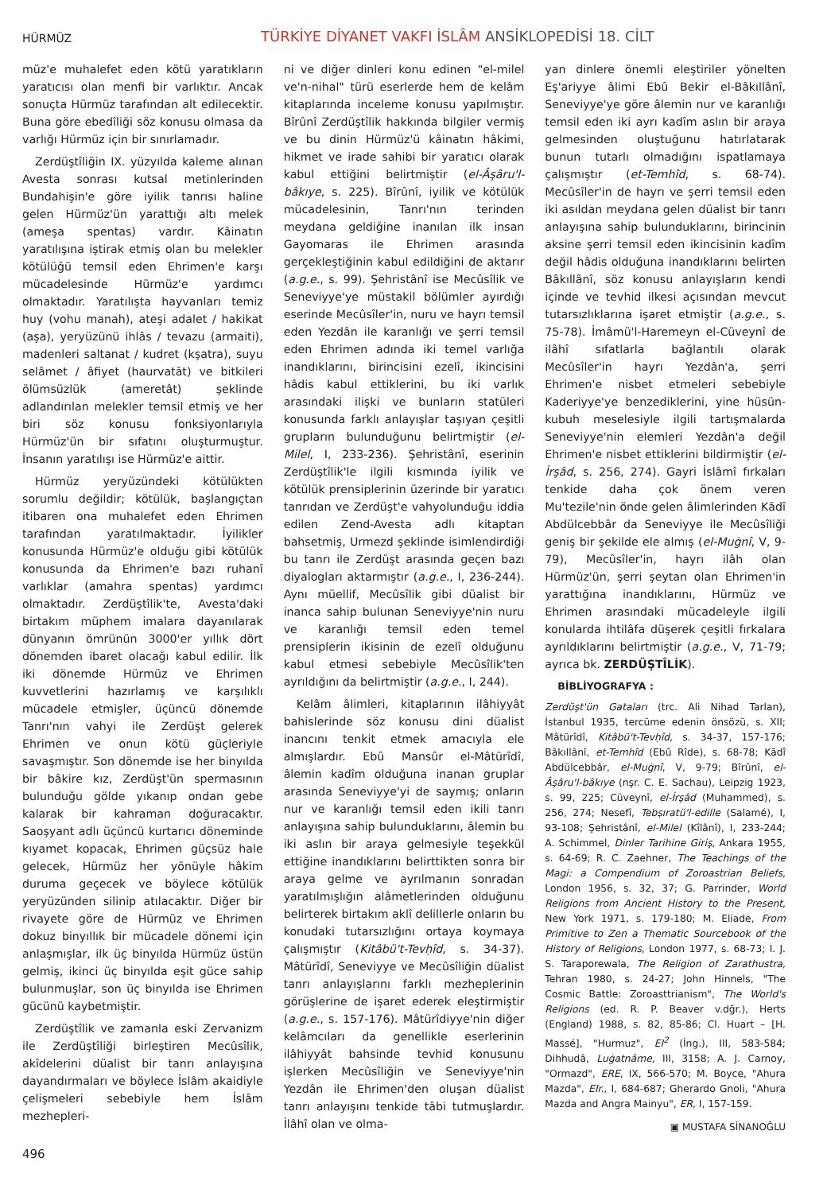HÜRMÜZ
TÜRKİYE DİYANET VAKFI İSLÂM ANSİKLOPEDİSİ 18. CİLT
müz'e muhalefet eden kötü yaratıkların yaratıcısı olan menfi bir varlıktır. Ancak sonuçta Hürmüz tarafından alt edilecektir. Buna göre ebedîliği söz konusu olmasa da varlığı Hürmüz için bir sınırlamadır.
Zerdüştîliğin IX. yüzyılda kaleme alınan Avesta sonrası kutsal metinlerinden Bundahişin'e göre iyilik tanrısı haline gelen Hürmüz'ün yarattığı altı melek (ameşa spentas) vardır. Kâinatın yaratılışına iştirak etmiş olan bu melekler kötülüğü temsil eden Ehrimen'e karşı mücadelesinde Hürmüz'e yardımcı olmaktadır. Yaratılışta hayvanları temiz huy (vohu manah), ateşi adalet / hakikat (aşa), yeryüzünü ihlâs / tevazu (armaiti), madenleri saltanat / kudret (kşatra), suyu selâmet / âfiyet (haurvatāt) ve bitkileri ölümsüzlük (ameretât) şeklinde adlandırılan melekler temsil etmiş ve her biri söz konusu fonksiyonlarıyla Hürmüz'ün bir sıfatını oluşturmuştur. İnsanın yaratılışı ise Hürmüz'e aittir.
Hürmüz yeryüzündeki kötülükten sorumlu değildir; kötülük, başlangıçtan itibaren ona muhalefet eden Ehrimen tarafından yaratılmaktadır. İyilikler konusunda Hürmüz'e olduğu gibi kötülük konusunda da Ehrimen'e bazı ruhanî varlıklar (amahra spentas) yardımcı olmaktadır. Zerdüştîlik'te, Avesta'daki birtakım müphem imalara dayanılarak dünyanın ömrünün 3000'er yıllık dört dönemden ibaret olacağı kabul edilir. İlk iki dönemde Hürmüz ve Ehrimen kuvvetlerini hazırlamış ve karşılıklı mücadele etmişler, üçüncü dönemde Tanrı'nın vahyi ile Zerdüşt gelerek Ehrimen ve onun kötü güçleriyle savaşmıştır. Son dönemde ise her binyılda bir bâkire kız, Zerdüşt'ün spermasının bulunduğu gölde yıkanıp ondan gebe kalarak bir kahraman doğuracaktır. Saoşyant adlı üçüncü kurtarıcı döneminde kıyamet kopacak, Ehrimen güçsüz hale gelecek, Hürmüz her yönüyle hâkim duruma geçecek ve böylece kötülük yeryüzünden silinip atılacaktır. Diğer bir rivayete göre de Hürmüz ve Ehrimen dokuz binyıllık bir mücadele dönemi için anlaşmışlar, ilk üç binyılda Hürmüz üstün gelmiş, ikinci üç binyılda eşit güce sahip bulunmuşlar, son üç binyılda ise Ehrimen gücünü kaybetmiştir.
Zerdüştîlik ve zamanla eski Zervanizm ile Zerdüştîliği birleştiren Mecûsîlik, akîdelerini düalist bir tanrı anlayışına dayandırmaları ve böylece İslâm akaidiyle çelişmeleri sebebiyle hem İslâm mezhepleri-
ni ve diğer dinleri konu edinen "el-milel ve'n-nihal" türü eserlerde hem de kelâm kitaplarında inceleme konusu yapılmıştır. Bîrûnî Zerdüştîlik hakkında bilgiler vermiş ve bu dinin Hürmüz'ü kâinatın hâkimi, hikmet ve irade sahibi bir yaratıcı olarak kabul ettiğini belirtmiştir (el-Âşâru'l-bâkıye, s. 225). Bîrûnî, iyilik ve kötülük mücadelesinin, Tanrı'nın terinden meydana geldiğine inanılan ilk insan Gayomaras ile Ehrimen arasında gerçekleştiğinin kabul edildiğini de aktarır (a.g.e., s. 99). Şehristânî ise Mecûsîlik ve Seneviyye'ye müstakil bölümler ayırdığı eserinde Mecûsîler'in, nuru ve hayrı temsil eden Yezdân ile karanlığı ve şerri temsil eden Ehrimen adında iki temel varlığa inandıklarını, birincisini ezelî, ikincisini hâdis kabul ettiklerini, bu iki varlık arasındaki ilişki ve bunların statüleri konusunda farklı anlayışlar taşıyan çeşitli grupların bulunduğunu belirtmiştir (el-Milel, I, 233-236). Şehristânî, eserinin Zerdüştîlik'le ilgili kısmında iyilik ve kötülük prensiplerinin üzerinde bir yaratıcı tanrıdan ve Zerdüşt'e vahyolunduğu iddia edilen Zend-Avesta adlı kitaptan bahsetmiş, Urmezd şeklinde isimlendirdiği bu tanrı ile Zerdüşt arasında geçen bazı diyalogları aktarmıştır (a.g.e., I, 236-244). Aynı müellif, Mecûsîlik gibi düalist bir inanca sahip bulunan Seneviyye'nin nuru ve karanlığı temsil eden temel prensiplerin ikisinin de ezelî olduğunu kabul etmesi sebebiyle Mecûsîlik'ten ayrıldığını da belirtmiştir (a.g.e., I, 244).
Kelâm âlimleri, kitaplarının ilâhiyyât bahislerinde söz konusu dini düalist inancını tenkit etmek amacıyla ele almışlardır. Ebû Mansûr el-Mâtürîdî, âlemin kadîm olduğuna inanan gruplar arasında Seneviyye'yi de saymış; onların nur ve karanlığı temsil eden ikili tanrı anlayışına sahip bulunduklarını, âlemin bu iki aslın bir araya gelmesiyle teşekkül ettiğine inandıklarını belirttikten sonra bir araya gelme ve ayrılmanın sonradan yaratılmışlığın alâmetlerinden olduğunu belirterek birtakım aklî delillerle onların bu konudaki tutarsızlığını ortaya koymaya çalışmıştır (Kitâbü't-Tevḥîd, s. 34-37). Mâtürîdî, Seneviyye ve Mecûsîliğin düalist tanrı anlayışlarını farklı mezheplerinin görüşlerine de işaret ederek eleştirmiştir (a.g.e., s. 157-176). Mâtürîdiyye'nin diğer kelâmcıları da genellikle eserlerinin ilâhiyyât bahsinde tevhid konusunu işlerken Mecûsîliğin ve Seneviyye'nin Yezdân ile Ehrimen'den oluşan düalist tanrı anlayışını tenkide tâbi tutmuşlardır. İlâhî olan ve olma-
yan dinlere önemli eleştiriler yönelten Eş'ariyye âlimi Ebû Bekir el-Bâkıllânî, Seneviyye'ye göre âlemin nur ve karanlığı temsil eden iki ayrı kadîm aslın bir araya gelmesinden oluştuğunu hatırlatarak bunun tutarlı olmadığını ispatlamaya çalışmıştır (et-Temhîd, s. 68-74). Mecûsîler'in de hayrı ve şerri temsil eden iki asıldan meydana gelen düalist bir tanrı anlayışına sahip bulunduklarını, birincinin aksine şerri temsil eden ikincisinin kadîm değil hâdis olduğuna inandıklarını belirten Bâkıllânî, söz konusu anlayışların kendi içinde ve tevhid ilkesi açısından mevcut tutarsızlıklarına işaret etmiştir (a.g.e., s. 75-78). İmâmü'l-Haremeyn el-Cüveynî de ilâhî sıfatlarla bağlantılı olarak Mecûsîler'in hayrı Yezdân'a, şerri Ehrimen'e nisbet etmeleri sebebiyle Kaderiyye'ye benzediklerini, yine hüsün-kubuh meselesiyle ilgili tartışmalarda Seneviyye'nin elemleri Yezdân'a değil Ehrimen'e nisbet ettiklerini bildirmiştir (el-İrşâd, s. 256, 274). Gayri İslâmî fırkaları tenkide daha çok önem veren Mu'tezile'nin önde gelen âlimlerinden Kādî Abdülcebbâr da Seneviyye ile Mecûsîliği geniş bir şekilde ele almış (el-Muġnî, V, 9-79), Mecûsîler'in, hayrı ilâh olan Hürmüz'ün, şerri şeytan olan Ehrimen'in yarattığına inandıklarını, Hürmüz ve Ehrimen arasındaki mücadeleyle ilgili konularda ihtilâfa düşerek çeşitli fırkalara ayrıldıklarını belirtmiştir (a.g.e., V, 71-79; ayrıca bk. ZERDÜŞTÎLİK).
BİBLİYOGRAFYA :
Zerdüşt'ün Gataları (trc. Ali Nihad Tarlan), İstanbul 1935, tercüme edenin önsözü, s. XII; Mâtürîdî, Kitâbü't-Tevḥîd, s. 34-37, 157-176; Bâkıllânî, et-Temhîd (Ebû Rîde), s. 68-78; Kādî Abdülcebbâr, el-Muġnî, V, 9-79; Bîrûnî, el-Âşâru'l-bâkıye (nşr. C. E. Sachau), Leipzig 1923, s. 99, 225; Cüveynî, el-İrşâd (Muhammed), s. 256, 274; Nesefî, Tebṣıratü'l-edille (Salamé), I, 93-108; Şehristânî, el-Milel (Kîlânî), I, 233-244; A. Schimmel, Dinler Tarihine Giriş, Ankara 1955, s. 64-69; R. C. Zaehner, The Teachings of the Magi: a Compendium of Zoroastrian Beliefs, London 1956, s. 32, 37; G. Parrinder, World Religions from Ancient History to the Present, New York 1971, s. 179-180; M. Eliade, From Primitive to Zen a Thematic Sourcebook of the History of Religions, London 1977, s. 68-73; I. J. S. Taraporewala, The Religion of Zarathustra, Tehran 1980, s. 24-27; John Hinnels, "The Cosmic Battle: Zoroasttrianism", The World's Religions (ed. R. P. Beaver v.dğr.), Herts (England) 1988, s. 82, 85-86; Cl. Huart – [H. Massé], "Hurmuz", EI<sup>2</sup> (İng.), III, 583-584; Dihhudâ, Luġatnâme, III, 3158; A. J. Carnoy, "Ormazd", ERE, IX, 566-570; M. Boyce, "Ahura Mazda", EIr., I, 684-687; Gherardo Gnoli, "Ahura Mazda and Angra Mainyu", ER, I, 157-159.
▣ MUSTAFA SİNANOĞLU
496